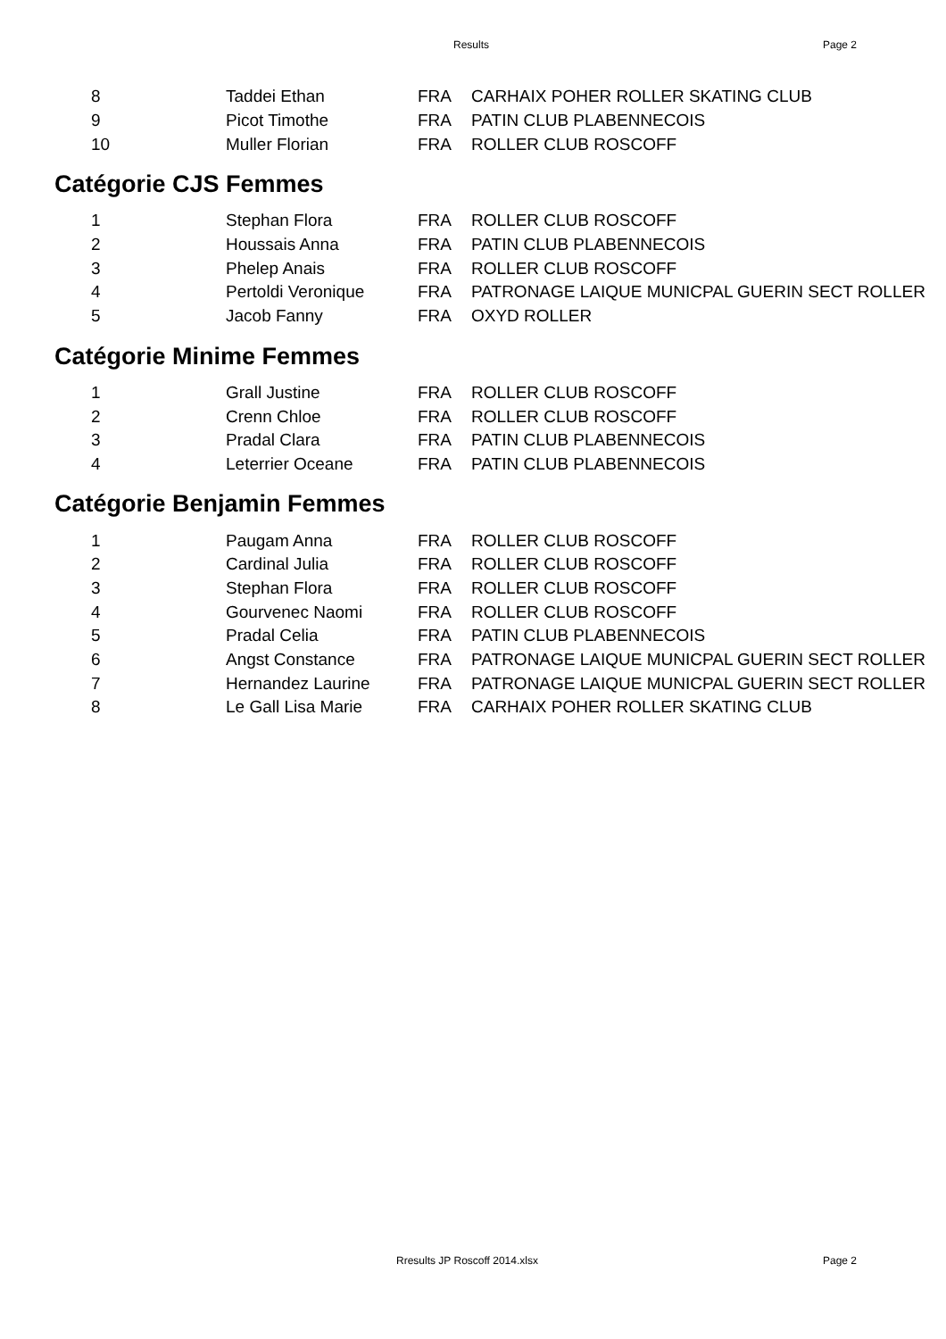Results Page 2
| 8 | Taddei Ethan | FRA | CARHAIX POHER ROLLER SKATING CLUB |
| 9 | Picot Timothe | FRA | PATIN CLUB PLABENNECOIS |
| 10 | Muller Florian | FRA | ROLLER CLUB ROSCOFF |
Catégorie CJS Femmes
| 1 | Stephan Flora | FRA | ROLLER CLUB ROSCOFF |
| 2 | Houssais Anna | FRA | PATIN CLUB PLABENNECOIS |
| 3 | Phelep Anais | FRA | ROLLER CLUB ROSCOFF |
| 4 | Pertoldi Veronique | FRA | PATRONAGE LAIQUE MUNICPAL GUERIN SECT ROLLER |
| 5 | Jacob Fanny | FRA | OXYD ROLLER |
Catégorie Minime Femmes
| 1 | Grall Justine | FRA | ROLLER CLUB ROSCOFF |
| 2 | Crenn Chloe | FRA | ROLLER CLUB ROSCOFF |
| 3 | Pradal Clara | FRA | PATIN CLUB PLABENNECOIS |
| 4 | Leterrier Oceane | FRA | PATIN CLUB PLABENNECOIS |
Catégorie Benjamin Femmes
| 1 | Paugam Anna | FRA | ROLLER CLUB ROSCOFF |
| 2 | Cardinal Julia | FRA | ROLLER CLUB ROSCOFF |
| 3 | Stephan Flora | FRA | ROLLER CLUB ROSCOFF |
| 4 | Gourvenec Naomi | FRA | ROLLER CLUB ROSCOFF |
| 5 | Pradal Celia | FRA | PATIN CLUB PLABENNECOIS |
| 6 | Angst Constance | FRA | PATRONAGE LAIQUE MUNICPAL GUERIN SECT ROLLER |
| 7 | Hernandez Laurine | FRA | PATRONAGE LAIQUE MUNICPAL GUERIN SECT ROLLER |
| 8 | Le Gall Lisa Marie | FRA | CARHAIX POHER ROLLER SKATING CLUB |
Rresults JP Roscoff 2014.xlsx Page 2